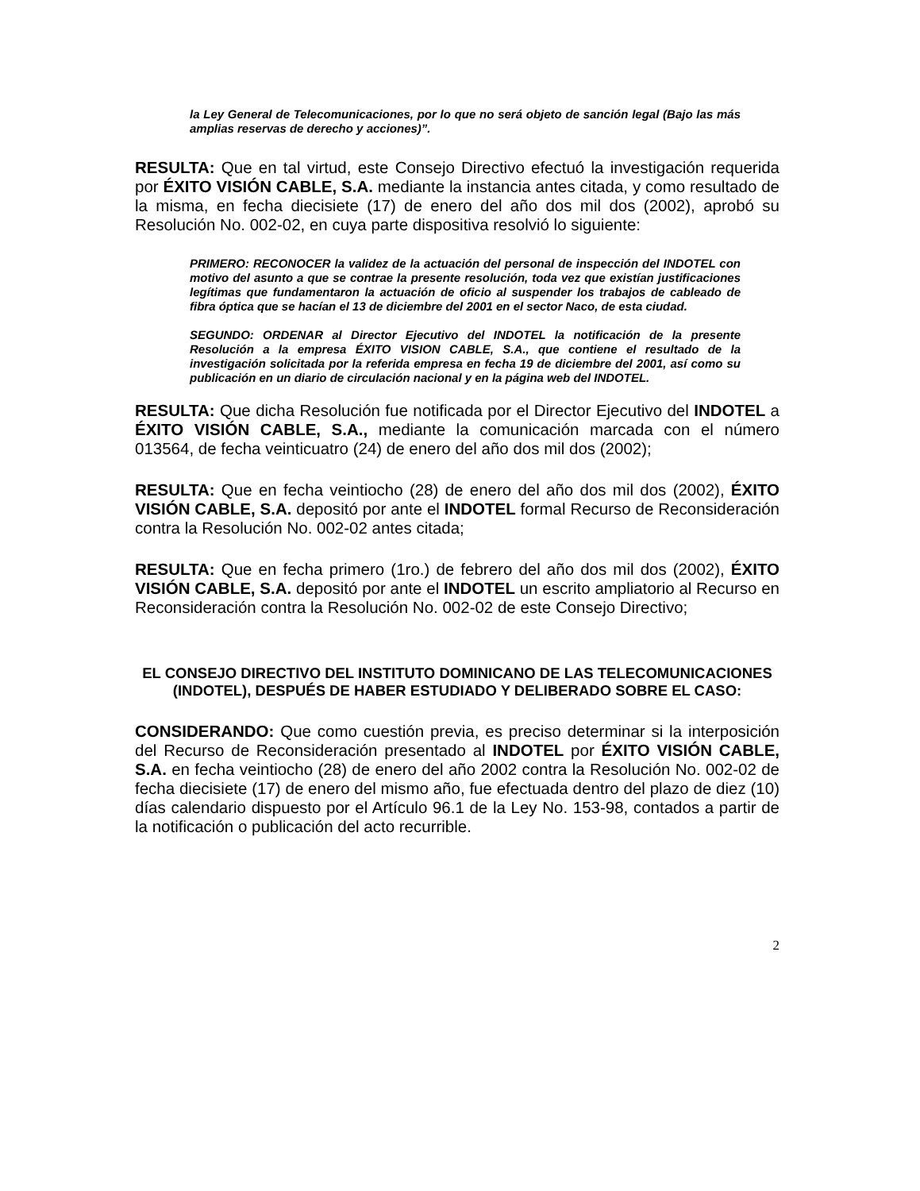la Ley General de Telecomunicaciones, por lo que no será objeto de sanción legal (Bajo las más amplias reservas de derecho y acciones)”.
RESULTA: Que en tal virtud, este Consejo Directivo efectuó la investigación requerida por ÉXITO VISIÓN CABLE, S.A. mediante la instancia antes citada, y como resultado de la misma, en fecha diecisiete (17) de enero del año dos mil dos (2002), aprobó su Resolución No. 002-02, en cuya parte dispositiva resolvió lo siguiente:
PRIMERO: RECONOCER la validez de la actuación del personal de inspección del INDOTEL con motivo del asunto a que se contrae la presente resolución, toda vez que existían justificaciones legítimas que fundamentaron la actuación de oficio al suspender los trabajos de cableado de fibra óptica que se hacían el 13 de diciembre del 2001 en el sector Naco, de esta ciudad.
SEGUNDO: ORDENAR al Director Ejecutivo del INDOTEL la notificación de la presente Resolución a la empresa ÉXITO VISION CABLE, S.A., que contiene el resultado de la investigación solicitada por la referida empresa en fecha 19 de diciembre del 2001, así como su publicación en un diario de circulación nacional y en la página web del INDOTEL.
RESULTA: Que dicha Resolución fue notificada por el Director Ejecutivo del INDOTEL a ÉXITO VISIÓN CABLE, S.A., mediante la comunicación marcada con el número 013564, de fecha veinticuatro (24) de enero del año dos mil dos (2002);
RESULTA: Que en fecha veintiocho (28) de enero del año dos mil dos (2002), ÉXITO VISIÓN CABLE, S.A. depositó por ante el INDOTEL formal Recurso de Reconsideración contra la Resolución No. 002-02 antes citada;
RESULTA: Que en fecha primero (1ro.) de febrero del año dos mil dos (2002), ÉXITO VISIÓN CABLE, S.A. depositó por ante el INDOTEL un escrito ampliatorio al Recurso en Reconsideración contra la Resolución No. 002-02 de este Consejo Directivo;
EL CONSEJO DIRECTIVO DEL INSTITUTO DOMINICANO DE LAS TELECOMUNICACIONES (INDOTEL), DESPUÉS DE HABER ESTUDIADO Y DELIBERADO SOBRE EL CASO:
CONSIDERANDO: Que como cuestión previa, es preciso determinar si la interposición del Recurso de Reconsideración presentado al INDOTEL por ÉXITO VISIÓN CABLE, S.A. en fecha veintiocho (28) de enero del año 2002 contra la Resolución No. 002-02 de fecha diecisiete (17) de enero del mismo año, fue efectuada dentro del plazo de diez (10) días calendario dispuesto por el Artículo 96.1 de la Ley No. 153-98, contados a partir de la notificación o publicación del acto recurrible.
2